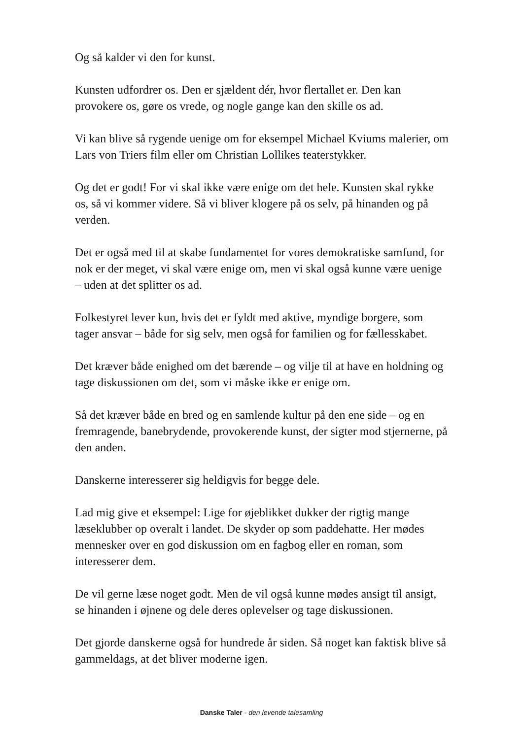Og så kalder vi den for kunst.
Kunsten udfordrer os. Den er sjældent dér, hvor flertallet er. Den kan provokere os, gøre os vrede, og nogle gange kan den skille os ad.
Vi kan blive så rygende uenige om for eksempel Michael Kviums malerier, om Lars von Triers film eller om Christian Lollikes teaterstykker.
Og det er godt! For vi skal ikke være enige om det hele. Kunsten skal rykke os, så vi kommer videre. Så vi bliver klogere på os selv, på hinanden og på verden.
Det er også med til at skabe fundamentet for vores demokratiske samfund, for nok er der meget, vi skal være enige om, men vi skal også kunne være uenige – uden at det splitter os ad.
Folkestyret lever kun, hvis det er fyldt med aktive, myndige borgere, som tager ansvar – både for sig selv, men også for familien og for fællesskabet.
Det kræver både enighed om det bærende – og vilje til at have en holdning og tage diskussionen om det, som vi måske ikke er enige om.
Så det kræver både en bred og en samlende kultur på den ene side – og en fremragende, banebrydende, provokerende kunst, der sigter mod stjernerne, på den anden.
Danskerne interesserer sig heldigvis for begge dele.
Lad mig give et eksempel: Lige for øjeblikket dukker der rigtig mange læseklubber op overalt i landet. De skyder op som paddehatte. Her mødes mennesker over en god diskussion om en fagbog eller en roman, som interesserer dem.
De vil gerne læse noget godt. Men de vil også kunne mødes ansigt til ansigt, se hinanden i øjnene og dele deres oplevelser og tage diskussionen.
Det gjorde danskerne også for hundrede år siden. Så noget kan faktisk blive så gammeldags, at det bliver moderne igen.
Danske Taler - den levende talesamling